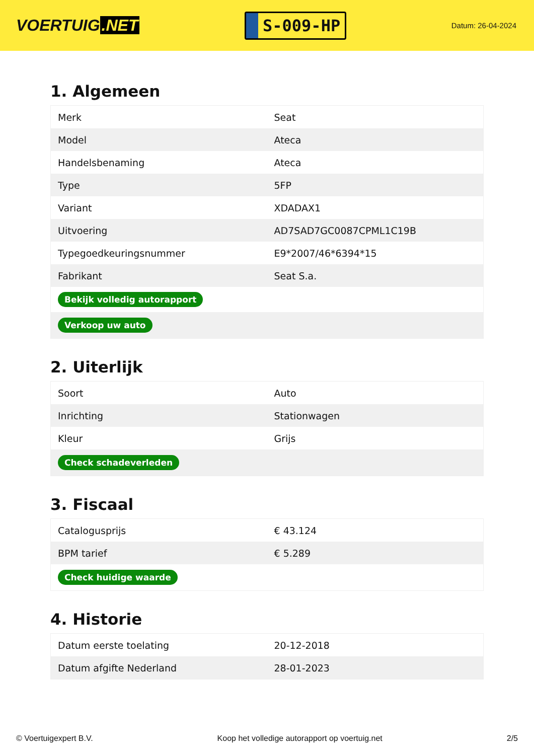VOERTUIG.NET
S-009-HP
Datum: 26-04-2024
1. Algemeen
| Merk | Seat |
| Model | Ateca |
| Handelsbenaming | Ateca |
| Type | 5FP |
| Variant | XDADAX1 |
| Uitvoering | AD7SAD7GC0087CPML1C19B |
| Typegoedkeuringsnummer | E9*2007/46*6394*15 |
| Fabrikant | Seat S.a. |
| Bekijk volledig autorapport | |
| Verkoop uw auto | |
2. Uiterlijk
| Soort | Auto |
| Inrichting | Stationwagen |
| Kleur | Grijs |
| Check schadeverleden | |
3. Fiscaal
| Catalogusprijs | € 43.124 |
| BPM tarief | € 5.289 |
| Check huidige waarde | |
4. Historie
| Datum eerste toelating | 20-12-2018 |
| Datum afgifte Nederland | 28-01-2023 |
© Voertuigexpert B.V. Koop het volledige autorapport op voertuig.net 2/5